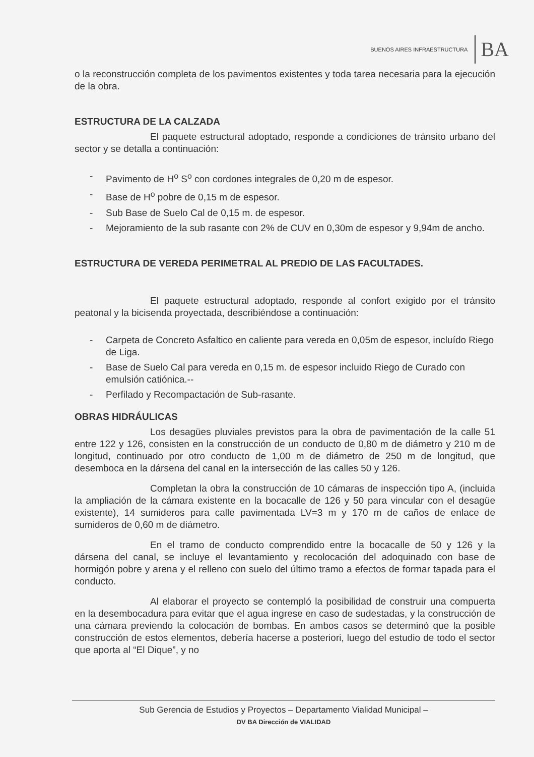BUENOS AIRES INFRAESTRUCTURA BA
o la reconstrucción completa de los pavimentos existentes y toda tarea necesaria para la ejecución de la obra.
ESTRUCTURA DE LA CALZADA
El paquete estructural adoptado, responde a condiciones de tránsito urbano del sector y se detalla a continuación:
- Pavimento de H<sup>o</sup> S<sup>o</sup> con cordones integrales de 0,20 m de espesor.
- Base de H<sup>o</sup> pobre de 0,15 m de espesor.
- Sub Base de Suelo Cal de 0,15 m. de espesor.
- Mejoramiento de la sub rasante con 2% de CUV en 0,30m de espesor y 9,94m de ancho.
ESTRUCTURA DE VEREDA PERIMETRAL AL PREDIO DE LAS FACULTADES.
El paquete estructural adoptado, responde al confort exigido por el tránsito peatonal y la bicisenda proyectada, describiéndose a continuación:
- Carpeta de Concreto Asfaltico en caliente para vereda en 0,05m de espesor, incluído Riego de Liga.
- Base de Suelo Cal para vereda en 0,15 m. de espesor incluido Riego de Curado con emulsión catiónica.--
- Perfilado y Recompactación de Sub-rasante.
OBRAS HIDRÁULICAS
Los desagües pluviales previstos para la obra de pavimentación de la calle 51 entre 122 y 126, consisten en la construcción de un conducto de 0,80 m de diámetro y 210 m de longitud, continuado por otro conducto de 1,00 m de diámetro de 250 m de longitud, que desemboca en la dársena del canal en la intersección de las calles 50 y 126.
Completan la obra la construcción de 10 cámaras de inspección tipo A, (incluida la ampliación de la cámara existente en la bocacalle de 126 y 50 para vincular con el desagüe existente), 14 sumideros para calle pavimentada LV=3 m y 170 m de caños de enlace de sumideros de 0,60 m de diámetro.
En el tramo de conducto comprendido entre la bocacalle de 50 y 126 y la dársena del canal, se incluye el levantamiento y recolocación del adoquinado con base de hormigón pobre y arena y el relleno con suelo del último tramo a efectos de formar tapada para el conducto.
Al elaborar el proyecto se contempló la posibilidad de construir una compuerta en la desembocadura para evitar que el agua ingrese en caso de sudestadas, y la construcción de una cámara previendo la colocación de bombas. En ambos casos se determinó que la posible construcción de estos elementos, debería hacerse a posteriori, luego del estudio de todo el sector que aporta al “El Dique”, y no
Sub Gerencia de Estudios y Proyectos – Departamento Vialidad Municipal –
DV BA Dirección de VIALIDAD